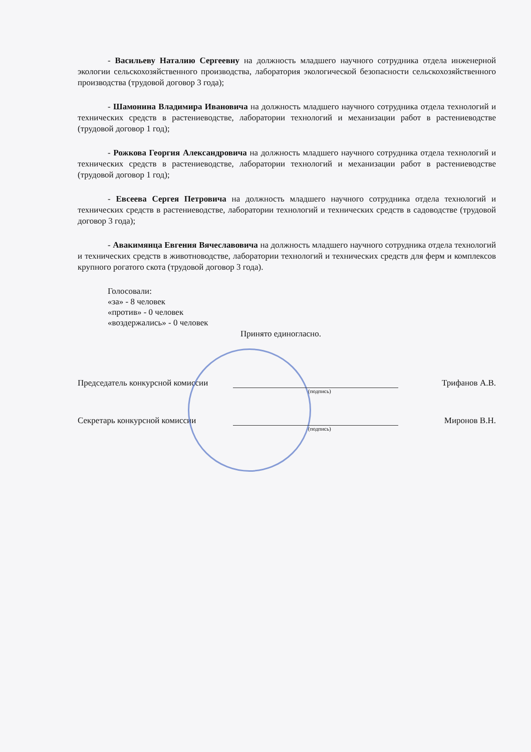- Васильеву Наталию Сергеевну на должность младшего научного сотрудника отдела инженерной экологии сельскохозяйственного производства, лаборатория экологической безопасности сельскохозяйственного производства (трудовой договор 3 года);
- Шамонина Владимира Ивановича на должность младшего научного сотрудника отдела технологий и технических средств в растениеводстве, лаборатории технологий и механизации работ в растениеводстве (трудовой договор 1 год);
- Рожкова Георгия Александровича на должность младшего научного сотрудника отдела технологий и технических средств в растениеводстве, лаборатории технологий и механизации работ в растениеводстве (трудовой договор 1 год);
- Евсеева Сергея Петровича на должность младшего научного сотрудника отдела технологий и технических средств в растениеводстве, лаборатории технологий и технических средств в садоводстве (трудовой договор 3 года);
- Авакимянца Евгения Вячеславовича на должность младшего научного сотрудника отдела технологий и технических средств в животноводстве, лаборатории технологий и технических средств для ферм и комплексов крупного рогатого скота (трудовой договор 3 года).
Голосовали:
«за» - 8 человек
«против» - 0 человек
«воздержались» - 0 человек
Принято единогласно.
Председатель конкурсной комиссии
Трифанов А.В.
(подпись)
Секретарь конкурсной комиссии
Миронов В.Н.
(подпись)